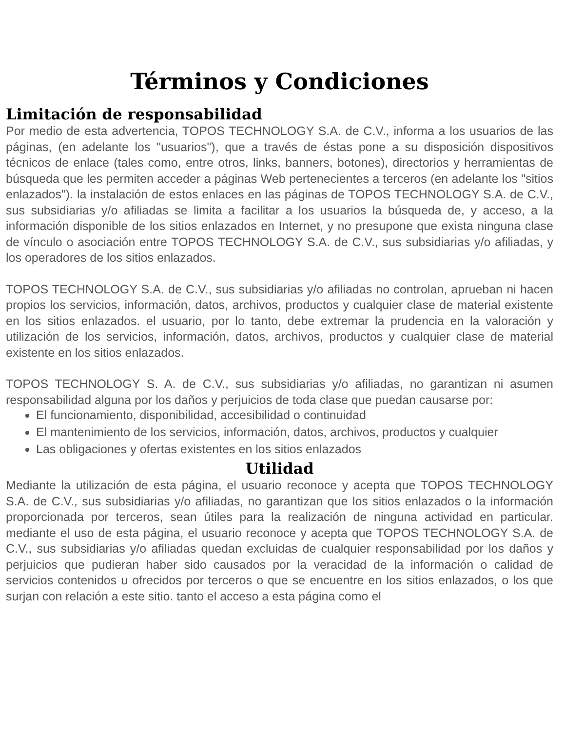Términos y Condiciones
Limitación de responsabilidad
Por medio de esta advertencia, TOPOS TECHNOLOGY S.A. de C.V., informa a los usuarios de las páginas, (en adelante los "usuarios"), que a través de éstas pone a su disposición dispositivos técnicos de enlace (tales como, entre otros, links, banners, botones), directorios y herramientas de búsqueda que les permiten acceder a páginas Web pertenecientes a terceros (en adelante los "sitios enlazados"). la instalación de estos enlaces en las páginas de TOPOS TECHNOLOGY S.A. de C.V., sus subsidiarias y/o afiliadas se limita a facilitar a los usuarios la búsqueda de, y acceso, a la información disponible de los sitios enlazados en Internet, y no presupone que exista ninguna clase de vínculo o asociación entre TOPOS TECHNOLOGY S.A. de C.V., sus subsidiarias y/o afiliadas, y los operadores de los sitios enlazados.
TOPOS TECHNOLOGY S.A. de C.V., sus subsidiarias y/o afiliadas no controlan, aprueban ni hacen propios los servicios, información, datos, archivos, productos y cualquier clase de material existente en los sitios enlazados. el usuario, por lo tanto, debe extremar la prudencia en la valoración y utilización de los servicios, información, datos, archivos, productos y cualquier clase de material existente en los sitios enlazados.
TOPOS TECHNOLOGY S. A. de C.V., sus subsidiarias y/o afiliadas, no garantizan ni asumen responsabilidad alguna por los daños y perjuicios de toda clase que puedan causarse por:
El funcionamiento, disponibilidad, accesibilidad o continuidad
El mantenimiento de los servicios, información, datos, archivos, productos y cualquier
Las obligaciones y ofertas existentes en los sitios enlazados
Utilidad
Mediante la utilización de esta página, el usuario reconoce y acepta que TOPOS TECHNOLOGY S.A. de C.V., sus subsidiarias y/o afiliadas, no garantizan que los sitios enlazados o la información proporcionada por terceros, sean útiles para la realización de ninguna actividad en particular. mediante el uso de esta página, el usuario reconoce y acepta que TOPOS TECHNOLOGY S.A. de C.V., sus subsidiarias y/o afiliadas quedan excluidas de cualquier responsabilidad por los daños y perjuicios que pudieran haber sido causados por la veracidad de la información o calidad de servicios contenidos u ofrecidos por terceros o que se encuentre en los sitios enlazados, o los que surjan con relación a este sitio. tanto el acceso a esta página como el